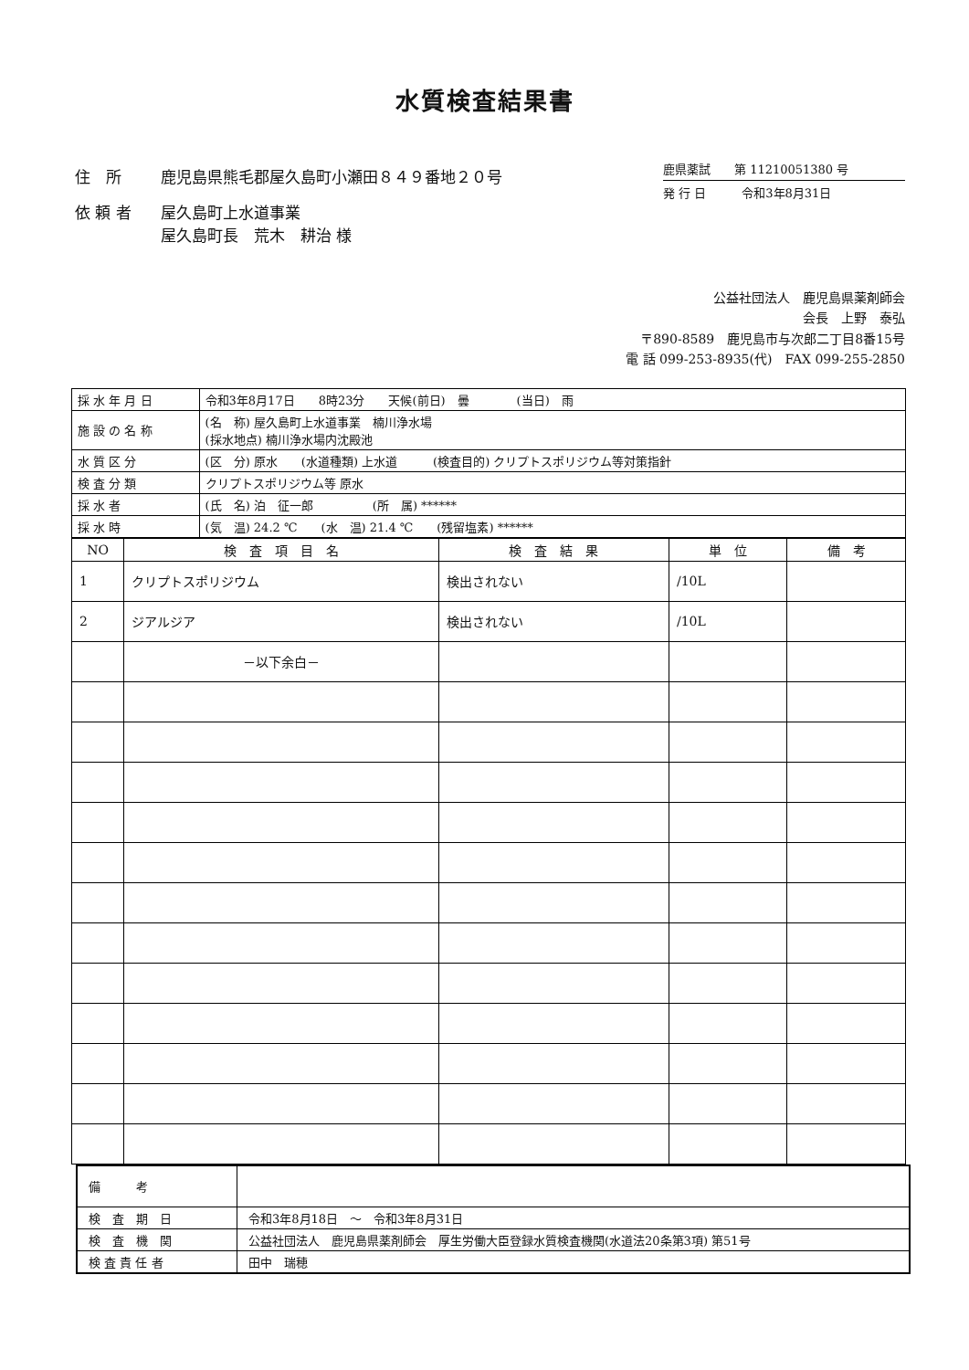水質検査結果書
| 住 所 | 鹿児島県熊毛郡屋久島町小瀬田８４９番地２０号 |
| 依 頼 者 | 屋久島町上水道事業 屋久島町長 荒木 耕治 様 |
鹿県薬試　　第 11210051380 号
発 行 日　　　令和3年8月31日
公益社団法人　鹿児島県薬剤師会
会長　上野　泰弘
〒890-8589　鹿児島市与次郎二丁目8番15号
電 話 099-253-8935(代)　FAX 099-255-2850
| 採 水 年 月 日 | 令和3年8月17日 8時23分 天候(前日) 曇 (当日) 雨 |
| 施 設 の 名 称 | (名 称) 屋久島町上水道事業 楠川浄水場 (採水地点) 楠川浄水場内沈殿池 |
| 水 質 区 分 | (区 分) 原水 (水道種類) 上水道 (検査目的) クリプトスポリジウム等対策指針 |
| 検 査 分 類 | クリプトスポリジウム等 原水 |
| 採 水 者 | (氏 名) 泊 征一郎 (所 属) ****** |
| 採 水 時 | (気 温) 24.2 ℃ (水 温) 21.4 ℃ (残留塩素) ****** |
| NO | 検 査 項 目 名 | 検 査 結 果 | 単 位 | 備 考 |
| --- | --- | --- | --- | --- |
| 1 | クリプトスポリジウム | 検出されない | /10L | |
| 2 | ジアルジア | 検出されない | /10L | |
| | －以下余白－ | | | |
| 備 考 | |
| 検 査 期 日 | 令和3年8月18日 ～ 令和3年8月31日 |
| 検 査 機 関 | 公益社団法人 鹿児島県薬剤師会 厚生労働大臣登録水質検査機関(水道法20条第3項) 第51号 |
| 検 査 責 任 者 | 田中 瑞穂 |